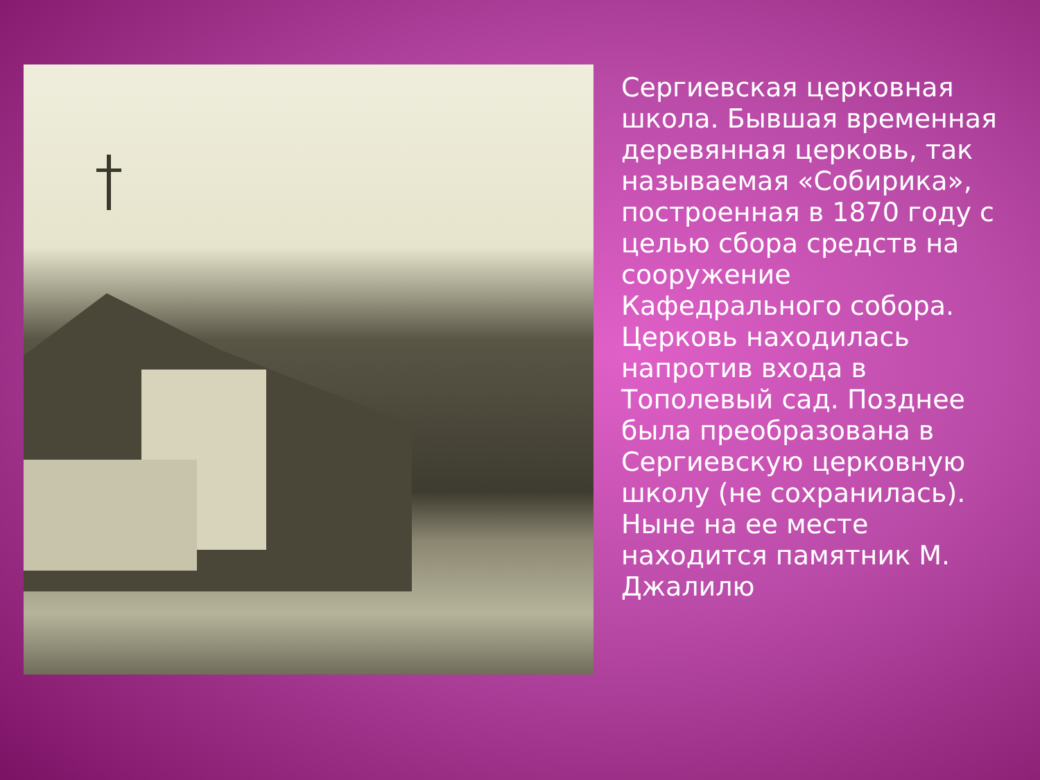Сергиевская церковная школа. Бывшая временная деревянная церковь, так называемая «Собирика», построенная в 1870 году с целью сбора средств на сооружение Кафедрального собора. Церковь находилась напротив входа в Тополевый сад. Позднее была преобразована в Сергиевскую церковную школу (не сохранилась). Ныне на ее месте находится памятник М. Джалилю